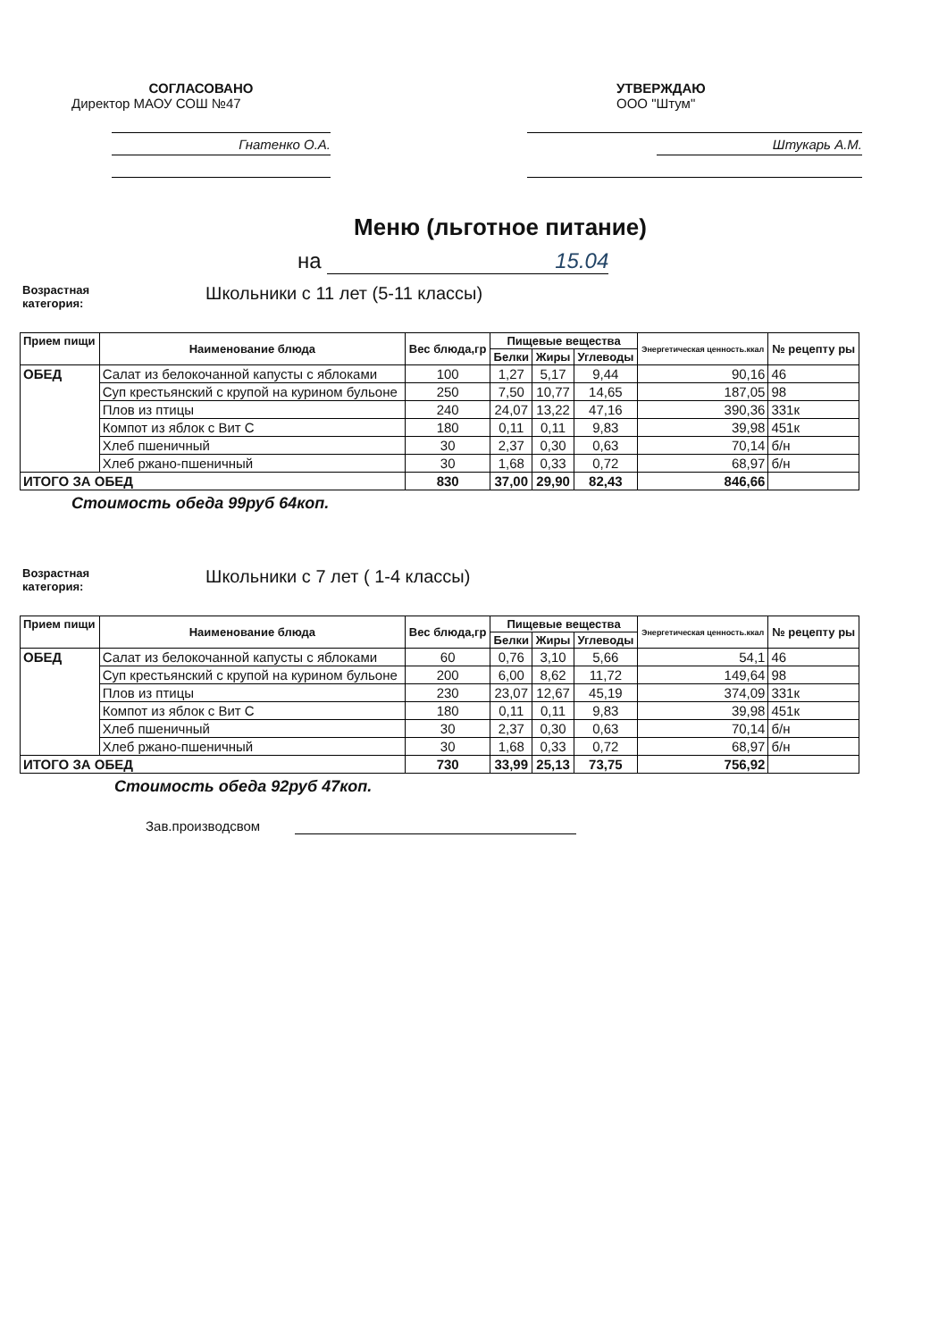СОГЛАСОВАНО
Директор МАОУ СОШ №47
Гнатенко О.А.
УТВЕРЖДАЮ
ООО "Штум"
Штукарь А.М.
Меню (льготное питание)
на 15.04
Возрастная
категория:
Школьники с 11 лет (5-11 классы)
| Прием пищи | Наименование блюда | Вес блюда,гр | Пищевые вещества | | | Энергетическая ценность.ккал | № рецепту ры |
| --- | --- | --- | --- | --- | --- | --- | --- |
| | | | Белки | Жиры | Углеводы | | |
| ОБЕД | Салат из белокочанной капусты с яблоками | 100 | 1,27 | 5,17 | 9,44 | 90,16 | 46 |
| | Суп крестьянский с крупой на курином бульоне | 250 | 7,50 | 10,77 | 14,65 | 187,05 | 98 |
| | Плов из птицы | 240 | 24,07 | 13,22 | 47,16 | 390,36 | 331к |
| | Компот из яблок с Вит С | 180 | 0,11 | 0,11 | 9,83 | 39,98 | 451к |
| | Хлеб пшеничный | 30 | 2,37 | 0,30 | 0,63 | 70,14 | б/н |
| | Хлеб ржано-пшеничный | 30 | 1,68 | 0,33 | 0,72 | 68,97 | б/н |
| ИТОГО ЗА ОБЕД | | 830 | 37,00 | 29,90 | 82,43 | 846,66 | |
Стоимость обеда 99руб 64коп.
Возрастная
категория:
Школьники с 7 лет ( 1-4 классы)
| Прием пищи | Наименование блюда | Вес блюда,гр | Пищевые вещества | | | Энергетическая ценность.ккал | № рецепту ры |
| --- | --- | --- | --- | --- | --- | --- | --- |
| | | | Белки | Жиры | Углеводы | | |
| ОБЕД | Салат из белокочанной капусты с яблоками | 60 | 0,76 | 3,10 | 5,66 | 54,1 | 46 |
| | Суп крестьянский с крупой на курином бульоне | 200 | 6,00 | 8,62 | 11,72 | 149,64 | 98 |
| | Плов из птицы | 230 | 23,07 | 12,67 | 45,19 | 374,09 | 331к |
| | Компот из яблок с Вит С | 180 | 0,11 | 0,11 | 9,83 | 39,98 | 451к |
| | Хлеб пшеничный | 30 | 2,37 | 0,30 | 0,63 | 70,14 | б/н |
| | Хлеб ржано-пшеничный | 30 | 1,68 | 0,33 | 0,72 | 68,97 | б/н |
| ИТОГО ЗА ОБЕД | | 730 | 33,99 | 25,13 | 73,75 | 756,92 | |
Стоимость обеда 92руб 47коп.
Зав.производсвом